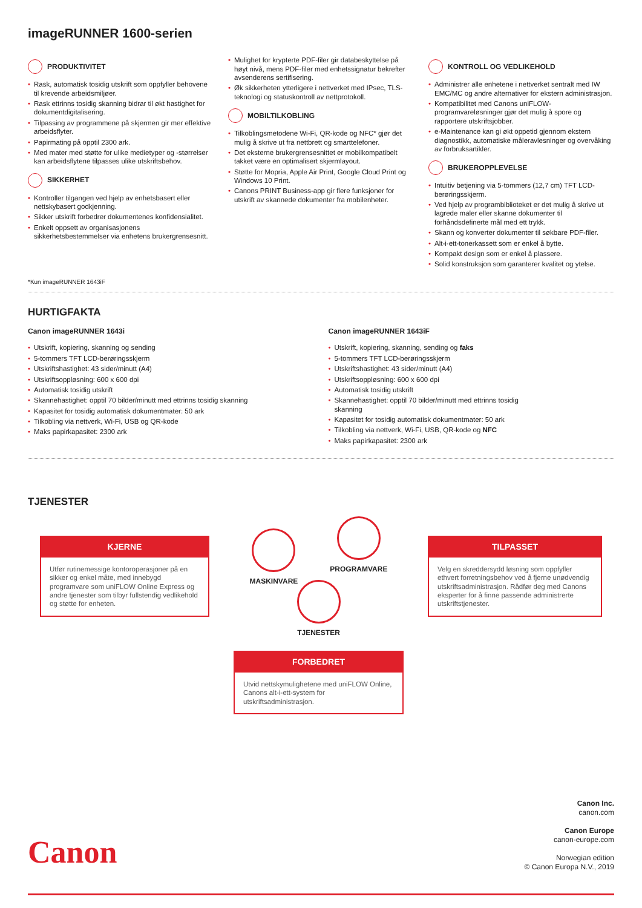imageRUNNER 1600-serien
PRODUKTIVITET
• Rask, automatisk tosidig utskrift som oppfyller behovene til krevende arbeidsmiljøer.
• Rask ettrinns tosidig skanning bidrar til økt hastighet for dokumentdigitalisering.
• Tilpassing av programmene på skjermen gir mer effektive arbeidsflyter.
• Papirmating på opptil 2300 ark.
• Med mater med støtte for ulike medietyper og -størrelser kan arbeidsflytene tilpasses ulike utskriftsbehov.
SIKKERHET
• Kontroller tilgangen ved hjelp av enhetsbasert eller nettskybasert godkjenning.
• Sikker utskrift forbedrer dokumentenes konfidensialitet.
• Enkelt oppsett av organisasjonens sikkerhetsbestemmelser via enhetens brukergrensesnitt.
• Mulighet for krypterte PDF-filer gir databeskyttelse på høyt nivå, mens PDF-filer med enhetssignatur bekrefter avsenderens sertifisering.
• Øk sikkerheten ytterligere i nettverket med IPsec, TLS-teknologi og statuskontroll av nettprotokoll.
MOBILTILKOBLING
• Tilkoblingsmetodene Wi-Fi, QR-kode og NFC* gjør det mulig å skrive ut fra nettbrett og smarttelefoner.
• Det eksterne brukergrensesnittet er mobilkompatibelt takket være en optimalisert skjermlayout.
• Støtte for Mopria, Apple Air Print, Google Cloud Print og Windows 10 Print.
• Canons PRINT Business-app gir flere funksjoner for utskrift av skannede dokumenter fra mobilenheter.
KONTROLL OG VEDLIKEHOLD
• Administrer alle enhetene i nettverket sentralt med IW EMC/MC og andre alternativer for ekstern administrasjon.
• Kompatibilitet med Canons uniFLOW-programvareløsninger gjør det mulig å spore og rapportere utskriftsjobber.
• e-Maintenance kan gi økt oppetid gjennom ekstern diagnostikk, automatiske måleravlesninger og overvåking av forbruksartikler.
BRUKEROPPLEVELSE
• Intuitiv betjening via 5-tommers (12,7 cm) TFT LCD-berøringsskjerm.
• Ved hjelp av programbiblioteket er det mulig å skrive ut lagrede maler eller skanne dokumenter til forhåndsdefinerte mål med ett trykk.
• Skann og konverter dokumenter til søkbare PDF-filer.
• Alt-i-ett-tonerkassett som er enkel å bytte.
• Kompakt design som er enkel å plassere.
• Solid konstruksjon som garanterer kvalitet og ytelse.
*Kun imageRUNNER 1643iF
HURTIGFAKTA
Canon imageRUNNER 1643i
• Utskrift, kopiering, skanning og sending
• 5-tommers TFT LCD-berøringsskjerm
• Utskriftshastighet: 43 sider/minutt (A4)
• Utskriftsoppløsning: 600 x 600 dpi
• Automatisk tosidig utskrift
• Skannehastighet: opptil 70 bilder/minutt med ettrinns tosidig skanning
• Kapasitet for tosidig automatisk dokumentmater: 50 ark
• Tilkobling via nettverk, Wi-Fi, USB og QR-kode
• Maks papirkapasitet: 2300 ark
Canon imageRUNNER 1643iF
• Utskrift, kopiering, skanning, sending og faks
• 5-tommers TFT LCD-berøringsskjerm
• Utskriftshastighet: 43 sider/minutt (A4)
• Utskriftsoppløsning: 600 x 600 dpi
• Automatisk tosidig utskrift
• Skannehastighet: opptil 70 bilder/minutt med ettrinns tosidig skanning
• Kapasitet for tosidig automatisk dokumentmater: 50 ark
• Tilkobling via nettverk, Wi-Fi, USB, QR-kode og NFC
• Maks papirkapasitet: 2300 ark
TJENESTER
KJERNE
Utfør rutinemessige kontoroperasjoner på en sikker og enkel måte, med innebygd programvare som uniFLOW Online Express og andre tjenester som tilbyr fullstendig vedlikehold og støtte for enheten.
MASKINVARE
PROGRAMVARE
TJENESTER
FORBEDRET
Utvid nettskymulighetene med uniFLOW Online, Canons alt-i-ett-system for utskriftsadministrasjon.
TILPASSET
Velg en skreddersydd løsning som oppfyller ethvert forretningsbehov ved å fjerne unødvendig utskriftsadministrasjon. Rådfør deg med Canons eksperter for å finne passende administrerte utskriftstjenester.
Canon
Canon Inc.
canon.com
Canon Europe
canon-europe.com
Norwegian edition
© Canon Europa N.V., 2019